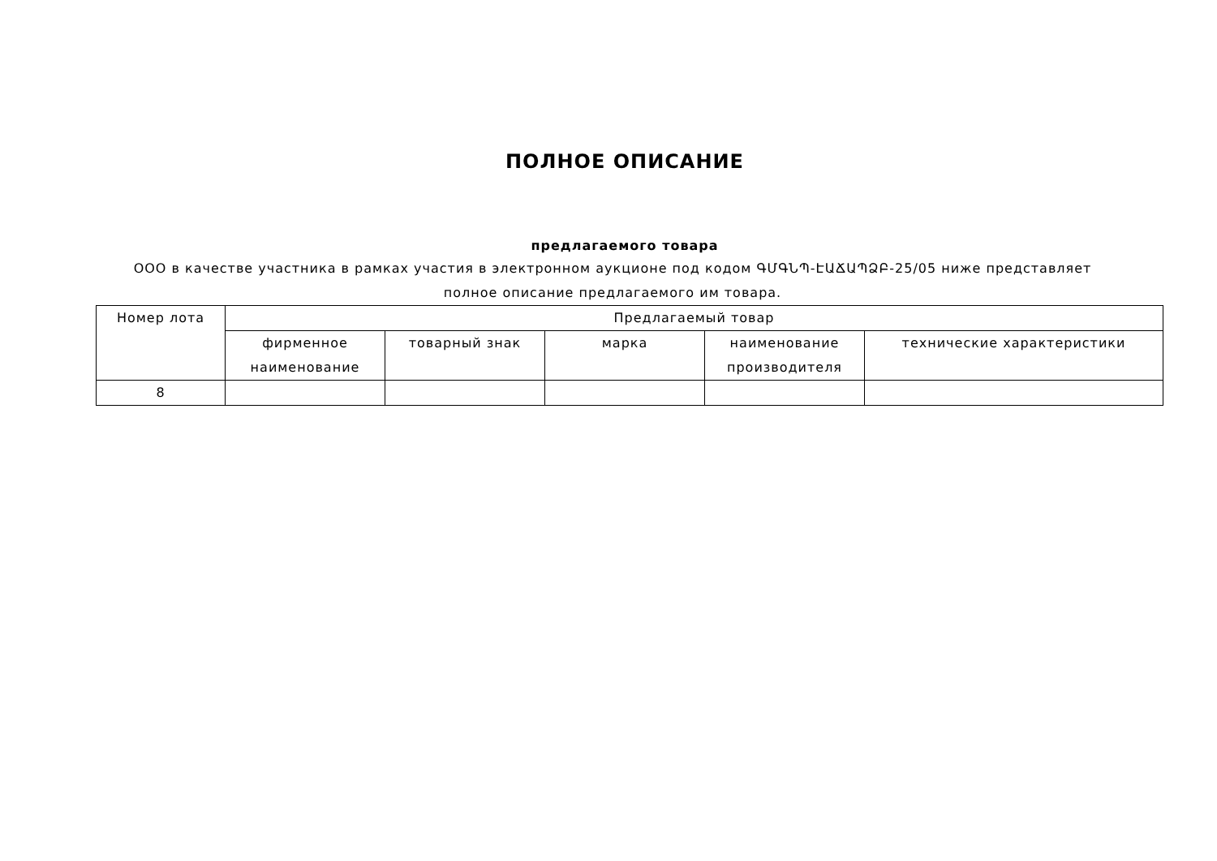ПОЛНОЕ ОПИСАНИЕ
предлагаемого товара
ООО в качестве участника в рамках участия в электронном аукционе под кодом ԳՄԳՆՊ-ԷԱՃԱՊՁԲ-25/05 ниже представляет полное описание предлагаемого им товара.
| Номер лота | Предлагаемый товар | | | | |
| --- | --- | --- | --- | --- | --- |
| | фирменное наименование | товарный знак | марка | наименование производителя | технические характеристики |
| 8 | | | | | |